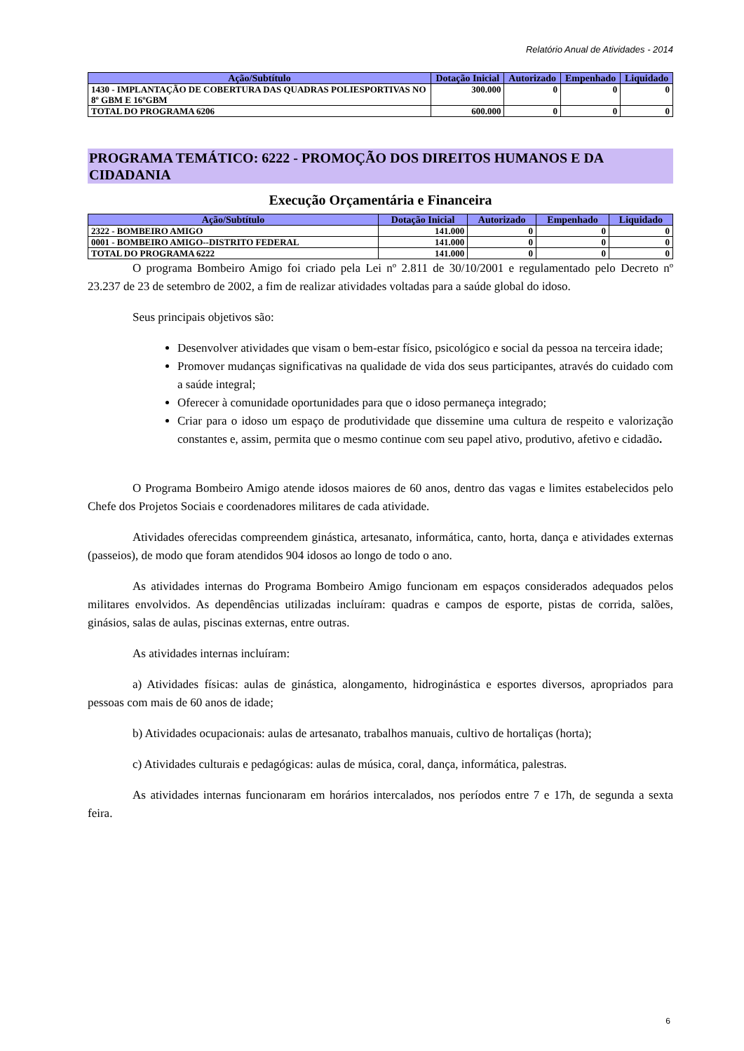Relatório Anual de Atividades - 2014
| Ação/Subtítulo | Dotação Inicial | Autorizado | Empenhado | Liquidado |
| --- | --- | --- | --- | --- |
| 1430 - IMPLANTAÇÃO DE COBERTURA DAS QUADRAS POLIESPORTIVAS NO 8º GBM E 16ºGBM | 300.000 | 0 | 0 | 0 |
| TOTAL DO PROGRAMA 6206 | 600.000 | 0 | 0 | 0 |
PROGRAMA TEMÁTICO: 6222 - PROMOÇÃO DOS DIREITOS HUMANOS E DA CIDADANIA
Execução Orçamentária e Financeira
| Ação/Subtítulo | Dotação Inicial | Autorizado | Empenhado | Liquidado |
| --- | --- | --- | --- | --- |
| 2322 - BOMBEIRO AMIGO | 141.000 | 0 | 0 | 0 |
| 0001 - BOMBEIRO AMIGO--DISTRITO FEDERAL | 141.000 | 0 | 0 | 0 |
| TOTAL DO PROGRAMA 6222 | 141.000 | 0 | 0 | 0 |
O programa Bombeiro Amigo foi criado pela Lei nº 2.811 de 30/10/2001 e regulamentado pelo Decreto nº 23.237 de 23 de setembro de 2002, a fim de realizar atividades voltadas para a saúde global do idoso.
Seus principais objetivos são:
Desenvolver atividades que visam o bem-estar físico, psicológico e social da pessoa na terceira idade;
Promover mudanças significativas na qualidade de vida dos seus participantes, através do cuidado com a saúde integral;
Oferecer à comunidade oportunidades para que o idoso permaneça integrado;
Criar para o idoso um espaço de produtividade que dissemine uma cultura de respeito e valorização constantes e, assim, permita que o mesmo continue com seu papel ativo, produtivo, afetivo e cidadão.
O Programa Bombeiro Amigo atende idosos maiores de 60 anos, dentro das vagas e limites estabelecidos pelo Chefe dos Projetos Sociais e coordenadores militares de cada atividade.
Atividades oferecidas compreendem ginástica, artesanato, informática, canto, horta, dança e atividades externas (passeios), de modo que foram atendidos 904 idosos ao longo de todo o ano.
As atividades internas do Programa Bombeiro Amigo funcionam em espaços considerados adequados pelos militares envolvidos. As dependências utilizadas incluíram: quadras e campos de esporte, pistas de corrida, salões, ginásios, salas de aulas, piscinas externas, entre outras.
As atividades internas incluíram:
a) Atividades físicas: aulas de ginástica, alongamento, hidroginástica e esportes diversos, apropriados para pessoas com mais de 60 anos de idade;
b) Atividades ocupacionais: aulas de artesanato, trabalhos manuais, cultivo de hortaliças (horta);
c) Atividades culturais e pedagógicas: aulas de música, coral, dança, informática, palestras.
As atividades internas funcionaram em horários intercalados, nos períodos entre 7 e 17h, de segunda a sexta feira.
6